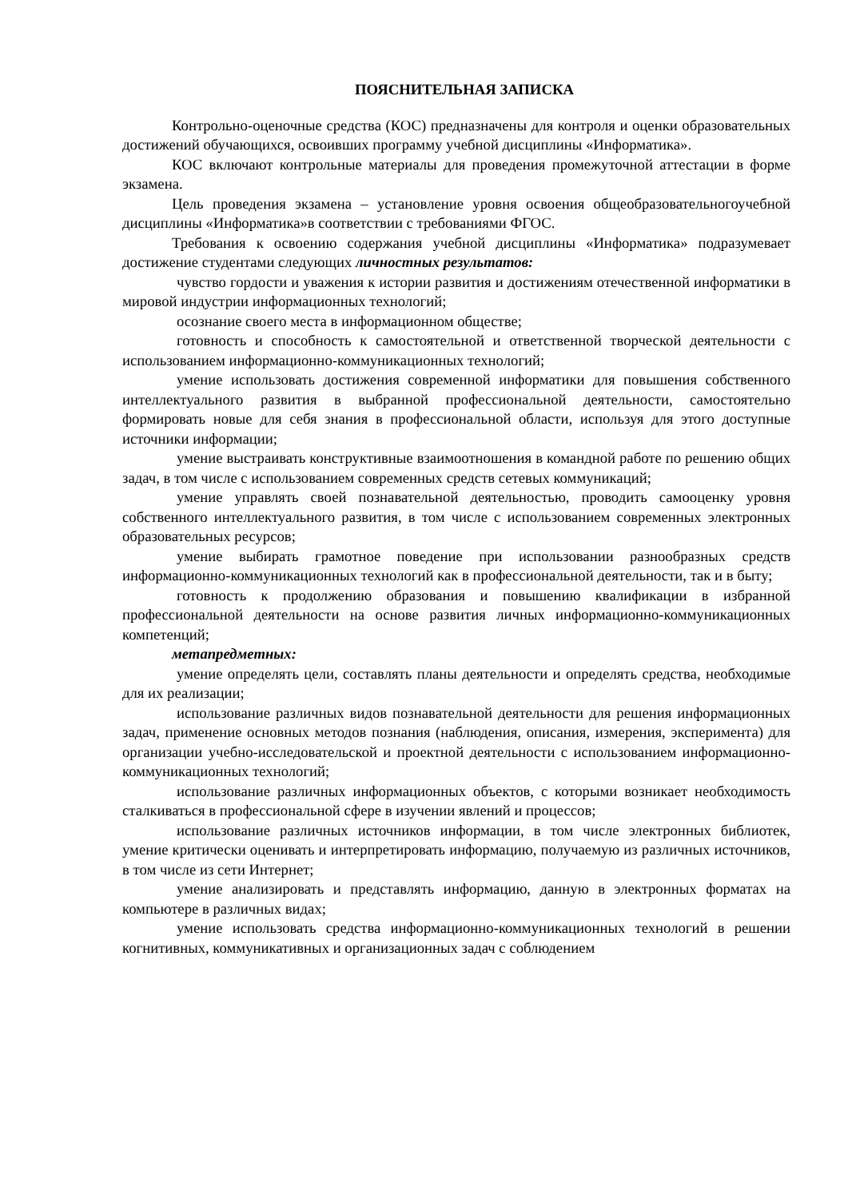ПОЯСНИТЕЛЬНАЯ ЗАПИСКА
Контрольно-оценочные средства (КОС) предназначены для контроля и оценки образовательных достижений обучающихся, освоивших программу учебной дисциплины «Информатика».
КОС включают контрольные материалы для проведения промежуточной аттестации в форме экзамена.
Цель проведения экзамена – установление уровня освоения общеобразовательногоучебной дисциплины «Информатика»в соответствии с требованиями ФГОС.
Требования к освоению содержания учебной дисциплины «Информатика» подразумевает достижение студентами следующих личностных результатов:
чувство гордости и уважения к истории развития и достижениям отечественной информатики в мировой индустрии информационных технологий;
осознание своего места в информационном обществе;
готовность и способность к самостоятельной и ответственной творческой деятельности с использованием информационно-коммуникационных технологий;
умение использовать достижения современной информатики для повышения собственного интеллектуального развития в выбранной профессиональной деятельности, самостоятельно формировать новые для себя знания в профессиональной области, используя для этого доступные источники информации;
умение выстраивать конструктивные взаимоотношения в командной работе по решению общих задач, в том числе с использованием современных средств сетевых коммуникаций;
умение управлять своей познавательной деятельностью, проводить самооценку уровня собственного интеллектуального развития, в том числе с использованием современных электронных образовательных ресурсов;
умение выбирать грамотное поведение при использовании разнообразных средств информационно-коммуникационных технологий как в профессиональной деятельности, так и в быту;
готовность к продолжению образования и повышению квалификации в избранной профессиональной деятельности на основе развития личных информационно-коммуникационных компетенций;
метапредметных:
умение определять цели, составлять планы деятельности и определять средства, необходимые для их реализации;
использование различных видов познавательной деятельности для решения информационных задач, применение основных методов познания (наблюдения, описания, измерения, эксперимента) для организации учебно-исследовательской и проектной деятельности с использованием информационно-коммуникационных технологий;
использование различных информационных объектов, с которыми возникает необходимость сталкиваться в профессиональной сфере в изучении явлений и процессов;
использование различных источников информации, в том числе электронных библиотек, умение критически оценивать и интерпретировать информацию, получаемую из различных источников, в том числе из сети Интернет;
умение анализировать и представлять информацию, данную в электронных форматах на компьютере в различных видах;
умение использовать средства информационно-коммуникационных технологий в решении когнитивных, коммуникативных и организационных задач с соблюдением